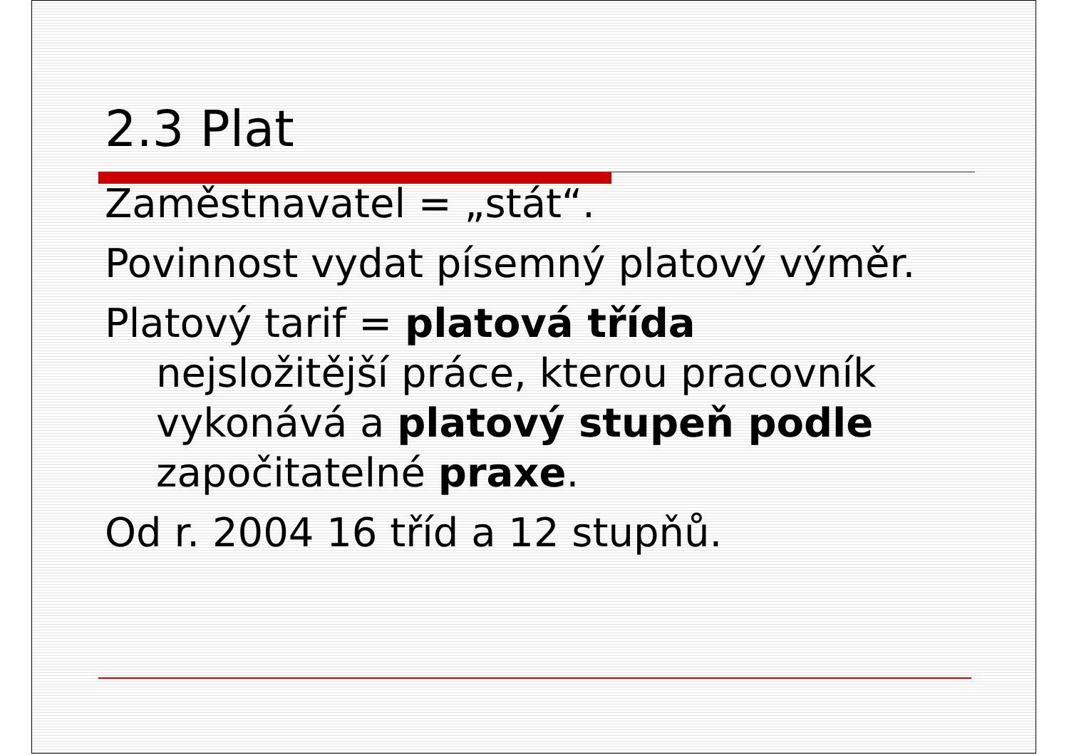2.3 Plat
Zaměstnavatel = „stát“.
Povinnost vydat písemný platový výměr.
Platový tarif = platová třída
nejsložitější práce, kterou pracovník
vykonává a platový stupeň podle
započitatelné praxe.
Od r. 2004 16 tříd a 12 stupňů.